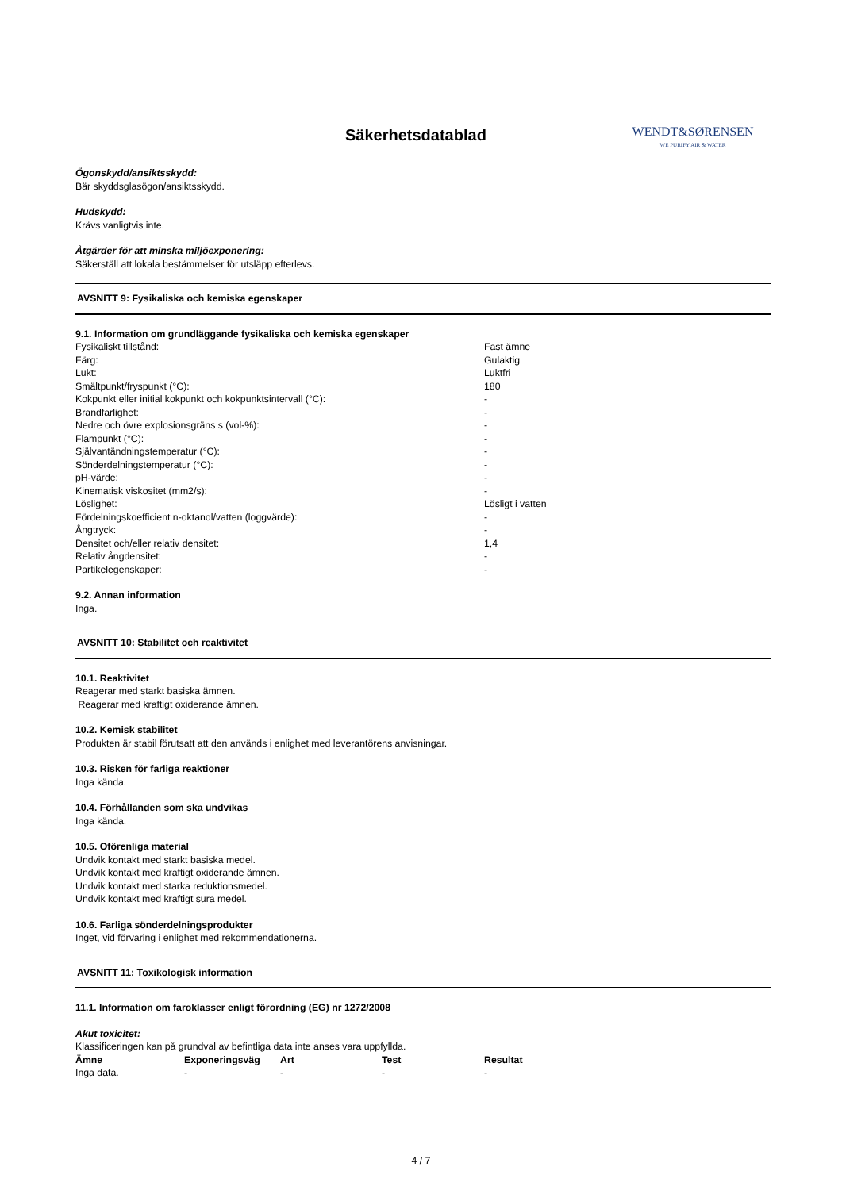Säkerhetsdatablad
WENDT&SØRENSEN
WE PURIFY AIR & WATER
Ögonskydd/ansiktsskydd:
Bär skyddsglasögon/ansiktsskydd.
Hudskydd:
Krävs vanligtvis inte.
Åtgärder för att minska miljöexponering:
Säkerställ att lokala bestämmelser för utsläpp efterlevs.
AVSNITT 9: Fysikaliska och kemiska egenskaper
9.1. Information om grundläggande fysikaliska och kemiska egenskaper
| Fysikaliskt tillstånd: | Fast ämne |
| Färg: | Gulaktig |
| Lukt: | Luktfri |
| Smältpunkt/fryspunkt (°C): | 180 |
| Kokpunkt eller initial kokpunkt och kokpunktsintervall (°C): | - |
| Brandfarlighet: | - |
| Nedre och övre explosionsgräns s (vol-%): | - |
| Flampunkt (°C): | - |
| Självantändningstemperatur (°C): | - |
| Sönderdelningstemperatur (°C): | - |
| pH-värde: | - |
| Kinematisk viskositet (mm2/s): | - |
| Löslighet: | Lösligt i vatten |
| Fördelningskoefficient n-oktanol/vatten (loggvärde): | - |
| Ångtryck: | - |
| Densitet och/eller relativ densitet: | 1,4 |
| Relativ ångdensitet: | - |
| Partikelegenskaper: | - |
9.2. Annan information
Inga.
AVSNITT 10: Stabilitet och reaktivitet
10.1. Reaktivitet
Reagerar med starkt basiska ämnen.
Reagerar med kraftigt oxiderande ämnen.
10.2. Kemisk stabilitet
Produkten är stabil förutsatt att den används i enlighet med leverantörens anvisningar.
10.3. Risken för farliga reaktioner
Inga kända.
10.4. Förhållanden som ska undvikas
Inga kända.
10.5. Oförenliga material
Undvik kontakt med starkt basiska medel.
Undvik kontakt med kraftigt oxiderande ämnen.
Undvik kontakt med starka reduktionsmedel.
Undvik kontakt med kraftigt sura medel.
10.6. Farliga sönderdelningsprodukter
Inget, vid förvaring i enlighet med rekommendationerna.
AVSNITT 11: Toxikologisk information
11.1. Information om faroklasser enligt förordning (EG) nr 1272/2008
Akut toxicitet:
Klassificeringen kan på grundval av befintliga data inte anses vara uppfyllda.
| Ämne | Exponeringsväg | Art | Test | Resultat |
| --- | --- | --- | --- | --- |
| Inga data. | - | - | - | - |
4 / 7